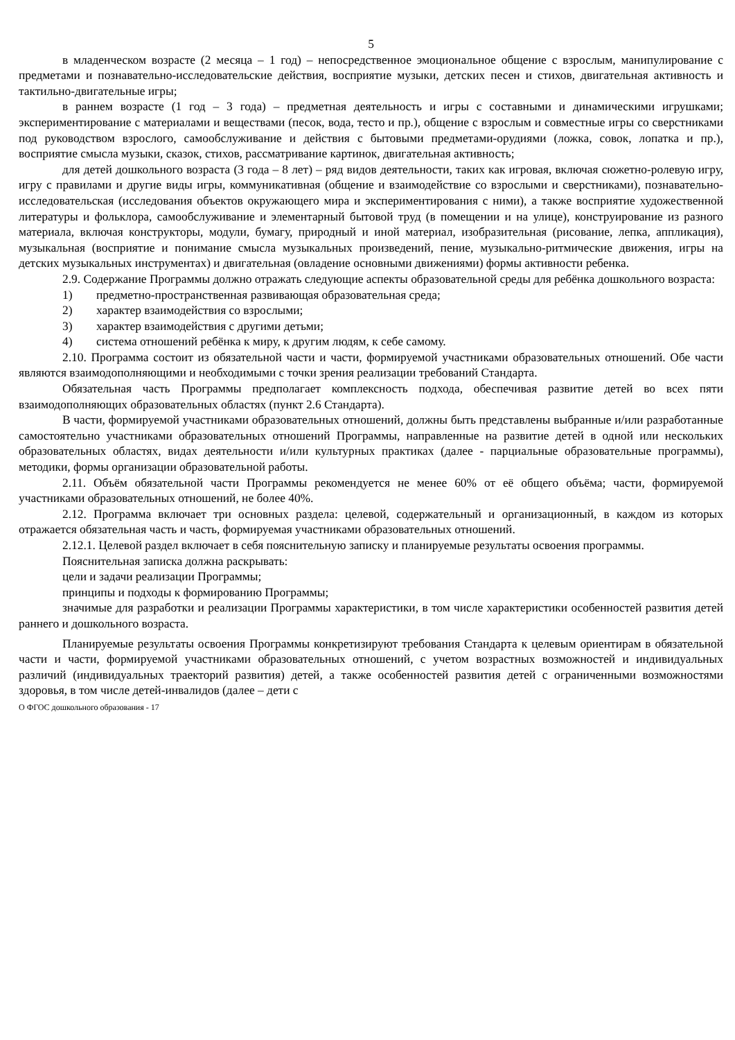5
в младенческом возрасте (2 месяца – 1 год) – непосредственное эмоциональное общение с взрослым, манипулирование с предметами и познавательно-исследовательские действия, восприятие музыки, детских песен и стихов, двигательная активность и тактильно-двигательные игры;
в раннем возрасте (1 год – 3 года) – предметная деятельность и игры с составными и динамическими игрушками; экспериментирование с материалами и веществами (песок, вода, тесто и пр.), общение с взрослым и совместные игры со сверстниками под руководством взрослого, самообслуживание и действия с бытовыми предметами-орудиями (ложка, совок, лопатка и пр.), восприятие смысла музыки, сказок, стихов, рассматривание картинок, двигательная активность;
для детей дошкольного возраста (3 года – 8 лет) – ряд видов деятельности, таких как игровая, включая сюжетно-ролевую игру, игру с правилами и другие виды игры, коммуникативная (общение и взаимодействие со взрослыми и сверстниками), познавательно-исследовательская (исследования объектов окружающего мира и экспериментирования с ними), а также восприятие художественной литературы и фольклора, самообслуживание и элементарный бытовой труд (в помещении и на улице), конструирование из разного материала, включая конструкторы, модули, бумагу, природный и иной материал, изобразительная (рисование, лепка, аппликация), музыкальная (восприятие и понимание смысла музыкальных произведений, пение, музыкально-ритмические движения, игры на детских музыкальных инструментах) и двигательная (овладение основными движениями) формы активности ребенка.
2.9. Содержание Программы должно отражать следующие аспекты образовательной среды для ребёнка дошкольного возраста:
1) предметно-пространственная развивающая образовательная среда;
2) характер взаимодействия со взрослыми;
3) характер взаимодействия с другими детьми;
4) система отношений ребёнка к миру, к другим людям, к себе самому.
2.10. Программа состоит из обязательной части и части, формируемой участниками образовательных отношений. Обе части являются взаимодополняющими и необходимыми с точки зрения реализации требований Стандарта.
Обязательная часть Программы предполагает комплексность подхода, обеспечивая развитие детей во всех пяти взаимодополняющих образовательных областях (пункт 2.6 Стандарта).
В части, формируемой участниками образовательных отношений, должны быть представлены выбранные и/или разработанные самостоятельно участниками образовательных отношений Программы, направленные на развитие детей в одной или нескольких образовательных областях, видах деятельности и/или культурных практиках (далее - парциальные образовательные программы), методики, формы организации образовательной работы.
2.11. Объём обязательной части Программы рекомендуется не менее 60% от её общего объёма; части, формируемой участниками образовательных отношений, не более 40%.
2.12. Программа включает три основных раздела: целевой, содержательный и организационный, в каждом из которых отражается обязательная часть и часть, формируемая участниками образовательных отношений.
2.12.1. Целевой раздел включает в себя пояснительную записку и планируемые результаты освоения программы.
Пояснительная записка должна раскрывать:
цели и задачи реализации Программы;
принципы и подходы к формированию Программы;
значимые для разработки и реализации Программы характеристики, в том числе характеристики особенностей развития детей раннего и дошкольного возраста.
Планируемые результаты освоения Программы конкретизируют требования Стандарта к целевым ориентирам в обязательной части и части, формируемой участниками образовательных отношений, с учетом возрастных возможностей и индивидуальных различий (индивидуальных траекторий развития) детей, а также особенностей развития детей с ограниченными возможностями здоровья, в том числе детей-инвалидов (далее – дети с
О ФГОС дошкольного образования - 17